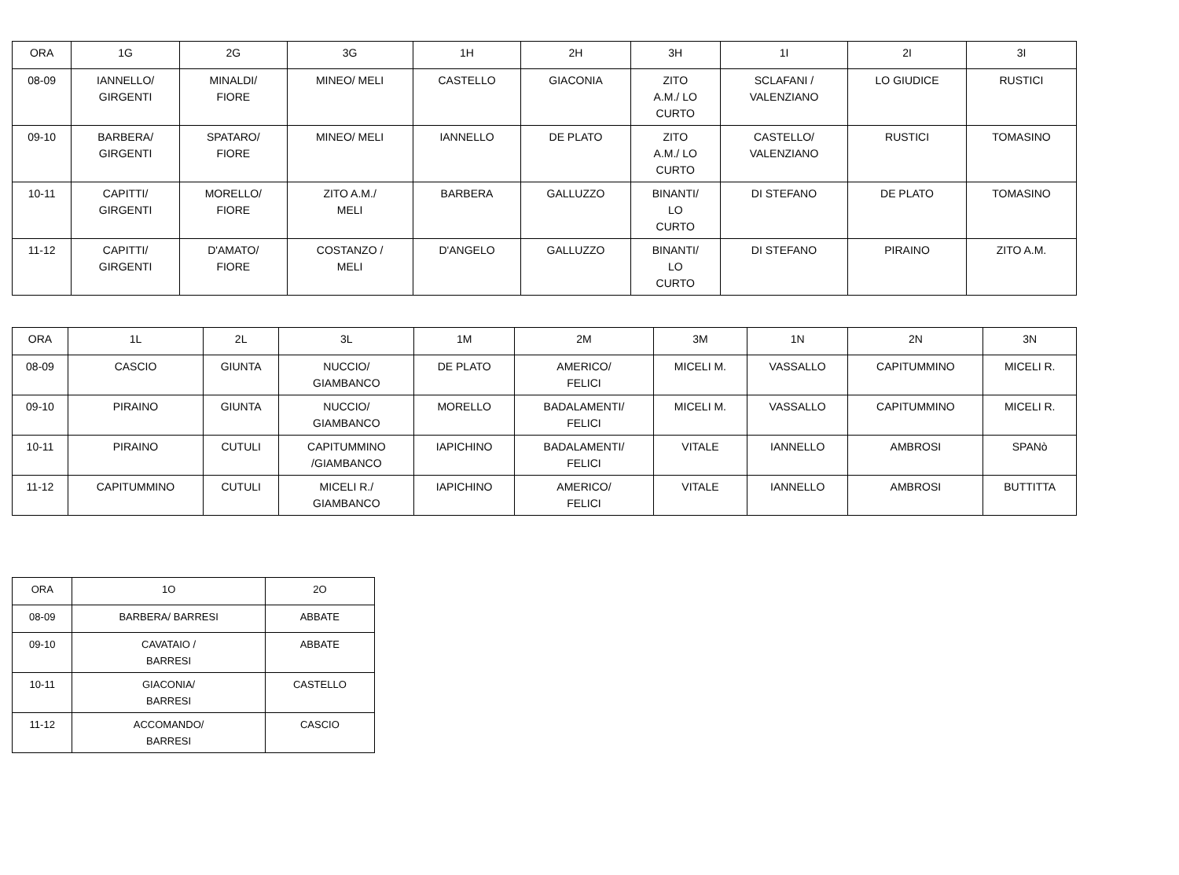| ORA | 1G | 2G | 3G | 1H | 2H | 3H | 1I | 2I | 3I |
| --- | --- | --- | --- | --- | --- | --- | --- | --- | --- |
| 08-09 | IANNELLO/ GIRGENTI | MINALDI/ FIORE | MINEO/ MELI | CASTELLO | GIACONIA | ZITO A.M./ LO CURTO | SCLAFANI / VALENZIANO | LO GIUDICE | RUSTICI |
| 09-10 | BARBERA/ GIRGENTI | SPATARO/ FIORE | MINEO/ MELI | IANNELLO | DE PLATO | ZITO A.M./ LO CURTO | CASTELLO/ VALENZIANO | RUSTICI | TOMASINO |
| 10-11 | CAPITTI/ GIRGENTI | MORELLO/ FIORE | ZITO A.M./ MELI | BARBERA | GALLUZZO | BINANTI/ LO CURTO | DI STEFANO | DE PLATO | TOMASINO |
| 11-12 | CAPITTI/ GIRGENTI | D'AMATO/ FIORE | COSTANZO / MELI | D'ANGELO | GALLUZZO | BINANTI/ LO CURTO | DI STEFANO | PIRAINO | ZITO A.M. |
| ORA | 1L | 2L | 3L | 1M | 2M | 3M | 1N | 2N | 3N |
| --- | --- | --- | --- | --- | --- | --- | --- | --- | --- |
| 08-09 | CASCIO | GIUNTA | NUCCIO/ GIAMBANCO | DE PLATO | AMERICO/ FELICI | MICELI M. | VASSALLO | CAPITUMMINO | MICELI R. |
| 09-10 | PIRAINO | GIUNTA | NUCCIO/ GIAMBANCO | MORELLO | BADALAMENTI/ FELICI | MICELI M. | VASSALLO | CAPITUMMINO | MICELI R. |
| 10-11 | PIRAINO | CUTULI | CAPITUMMINO /GIAMBANCO | IAPICHINO | BADALAMENTI/ FELICI | VITALE | IANNELLO | AMBROSI | SPANò |
| 11-12 | CAPITUMMINO | CUTULI | MICELI R./ GIAMBANCO | IAPICHINO | AMERICO/ FELICI | VITALE | IANNELLO | AMBROSI | BUTTITTA |
| ORA | 1O | 2O |
| --- | --- | --- |
| 08-09 | BARBERA/ BARRESI | ABBATE |
| 09-10 | CAVATAIO / BARRESI | ABBATE |
| 10-11 | GIACONIA/ BARRESI | CASTELLO |
| 11-12 | ACCOMANDO/ BARRESI | CASCIO |